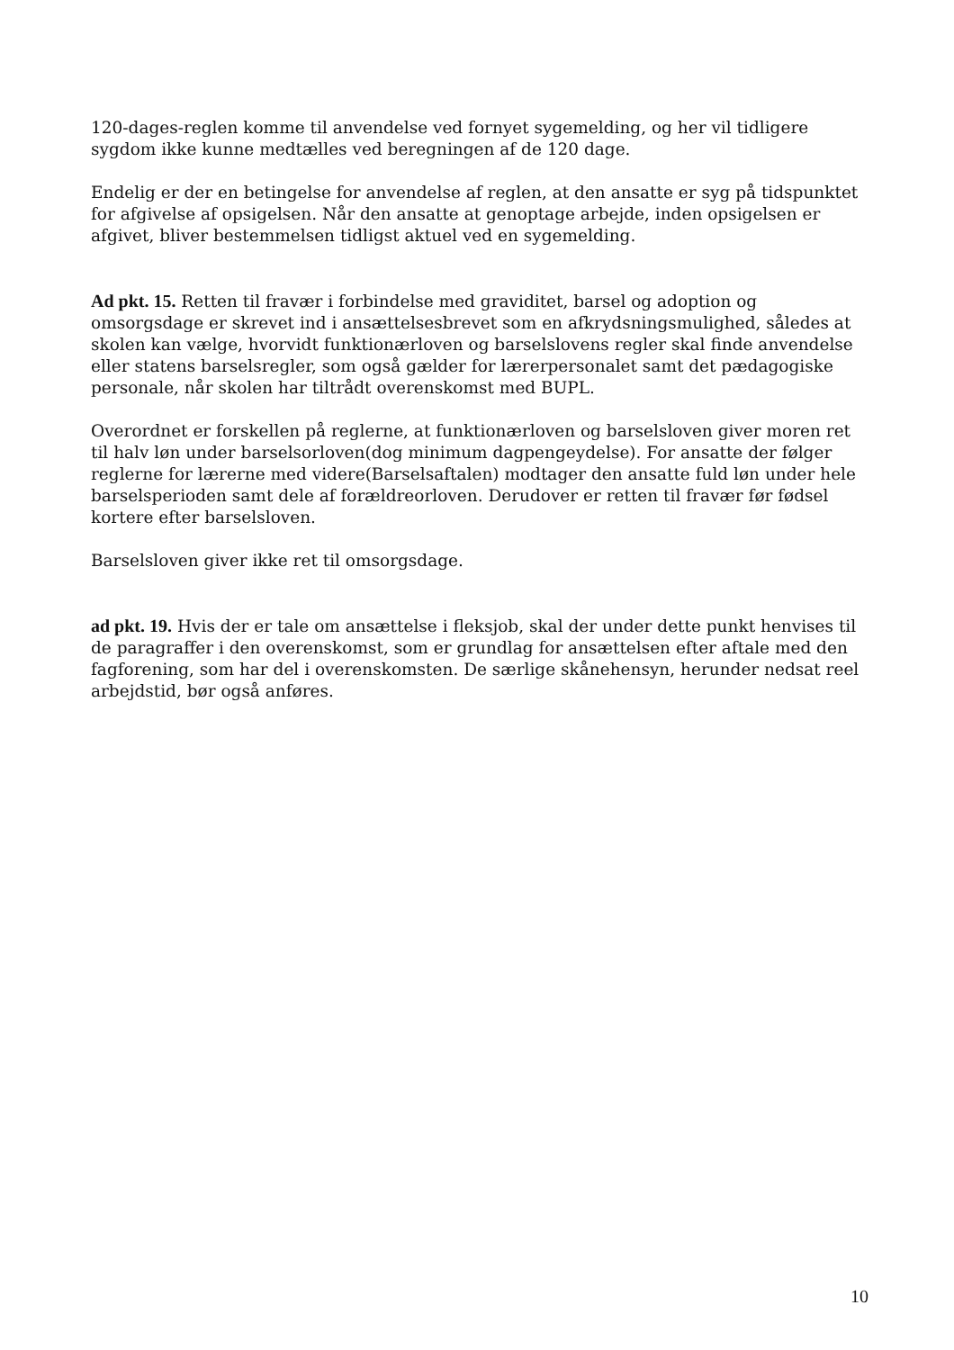120-dages-reglen komme til anvendelse ved fornyet sygemelding, og her vil tidligere sygdom ikke kunne medtælles ved beregningen af de 120 dage.
Endelig er der en betingelse for anvendelse af reglen, at den ansatte er syg på tidspunktet for afgivelse af opsigelsen. Når den ansatte at genoptage arbejde, inden opsigelsen er afgivet, bliver bestemmelsen tidligst aktuel ved en sygemelding.
Ad pkt. 15. Retten til fravær i forbindelse med graviditet, barsel og adoption og omsorgsdage er skrevet ind i ansættelsesbrevet som en afkrydsningsmulighed, således at skolen kan vælge, hvorvidt funktionærloven og barselslovens regler skal finde anvendelse eller statens barselsregler, som også gælder for lærerpersonalet samt det pædagogiske personale, når skolen har tiltrådt overenskomst med BUPL.
Overordnet er forskellen på reglerne, at funktionærloven og barselsloven giver moren ret til halv løn under barselsorloven(dog minimum dagpengeydelse). For ansatte der følger reglerne for lærerne med videre(Barselsaftalen) modtager den ansatte fuld løn under hele barselsperioden samt dele af forældreorloven. Derudover er retten til fravær før fødsel kortere efter barselsloven.
Barselsloven giver ikke ret til omsorgsdage.
ad pkt. 19. Hvis der er tale om ansættelse i fleksjob, skal der under dette punkt henvises til de paragraffer i den overenskomst, som er grundlag for ansættelsen efter aftale med den fagforening, som har del i overenskomsten. De særlige skånehensyn, herunder nedsat reel arbejdstid, bør også anføres.
10